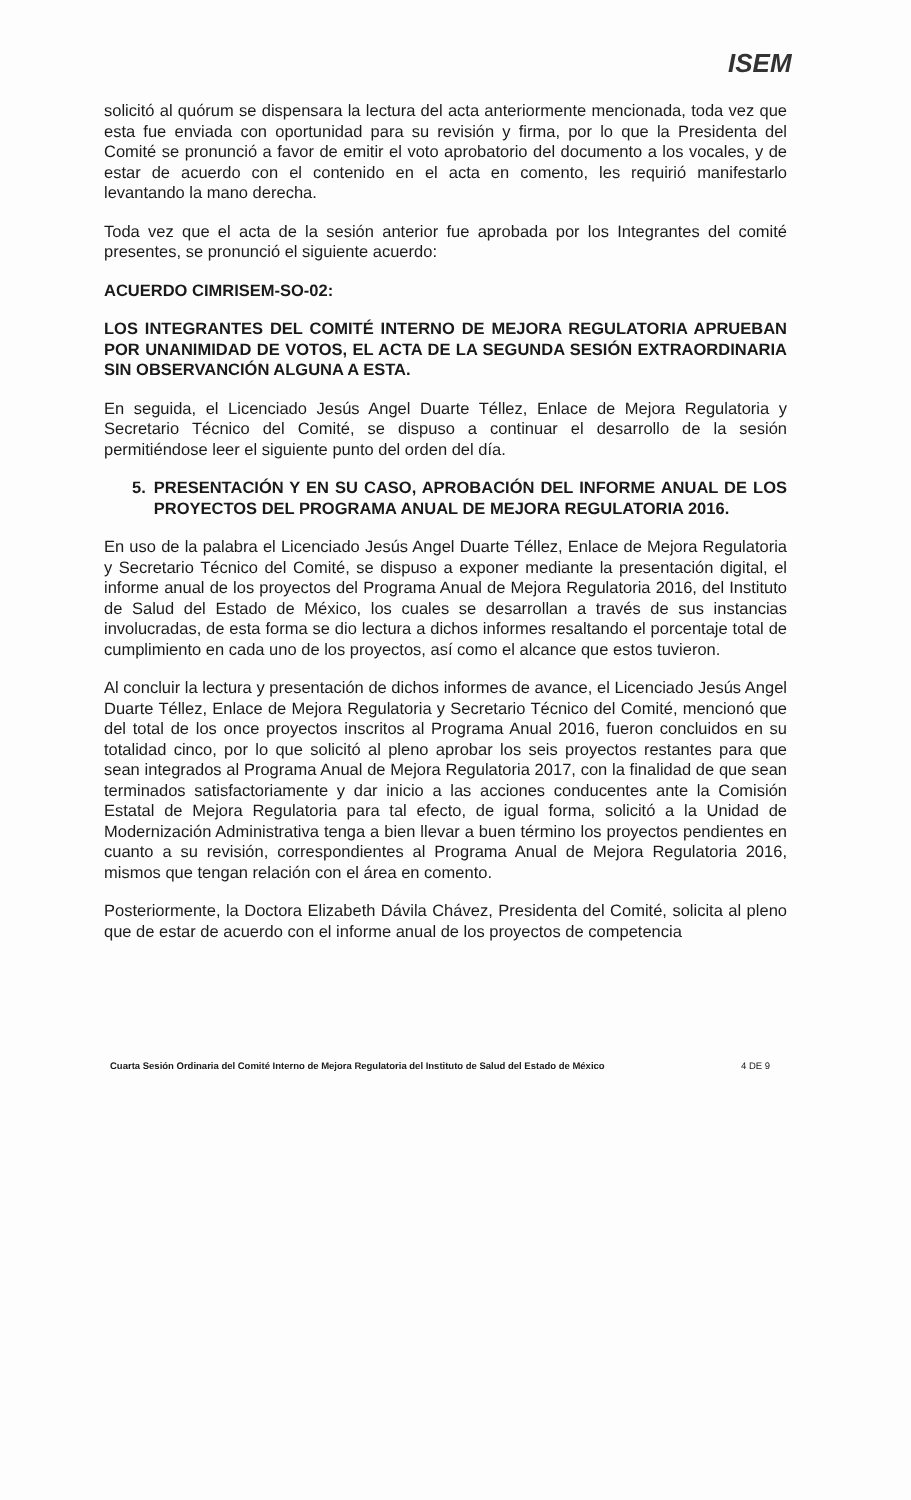ISEM
solicitó al quórum se dispensara la lectura del acta anteriormente mencionada, toda vez que esta fue enviada con oportunidad para su revisión y firma, por lo que la Presidenta del Comité se pronunció a favor de emitir el voto aprobatorio del documento a los vocales, y de estar de acuerdo con el contenido en el acta en comento, les requirió manifestarlo levantando la mano derecha.
Toda vez que el acta de la sesión anterior fue aprobada por los Integrantes del comité presentes, se pronunció el siguiente acuerdo:
ACUERDO CIMRISEM-SO-02:
LOS INTEGRANTES DEL COMITÉ INTERNO DE MEJORA REGULATORIA APRUEBAN POR UNANIMIDAD DE VOTOS, EL ACTA DE LA SEGUNDA SESIÓN EXTRAORDINARIA SIN OBSERVANCIÓN ALGUNA A ESTA.
En seguida, el Licenciado Jesús Angel Duarte Téllez, Enlace de Mejora Regulatoria y Secretario Técnico del Comité, se dispuso a continuar el desarrollo de la sesión permitiéndose leer el siguiente punto del orden del día.
5. PRESENTACIÓN Y EN SU CASO, APROBACIÓN DEL INFORME ANUAL DE LOS PROYECTOS DEL PROGRAMA ANUAL DE MEJORA REGULATORIA 2016.
En uso de la palabra el Licenciado Jesús Angel Duarte Téllez, Enlace de Mejora Regulatoria y Secretario Técnico del Comité, se dispuso a exponer mediante la presentación digital, el informe anual de los proyectos del Programa Anual de Mejora Regulatoria 2016, del Instituto de Salud del Estado de México, los cuales se desarrollan a través de sus instancias involucradas, de esta forma se dio lectura a dichos informes resaltando el porcentaje total de cumplimiento en cada uno de los proyectos, así como el alcance que estos tuvieron.
Al concluir la lectura y presentación de dichos informes de avance, el Licenciado Jesús Angel Duarte Téllez, Enlace de Mejora Regulatoria y Secretario Técnico del Comité, mencionó que del total de los once proyectos inscritos al Programa Anual 2016, fueron concluidos en su totalidad cinco, por lo que solicitó al pleno aprobar los seis proyectos restantes para que sean integrados al Programa Anual de Mejora Regulatoria 2017, con la finalidad de que sean terminados satisfactoriamente y dar inicio a las acciones conducentes ante la Comisión Estatal de Mejora Regulatoria para tal efecto, de igual forma, solicitó a la Unidad de Modernización Administrativa tenga a bien llevar a buen término los proyectos pendientes en cuanto a su revisión, correspondientes al Programa Anual de Mejora Regulatoria 2016, mismos que tengan relación con el área en comento.
Posteriormente, la Doctora Elizabeth Dávila Chávez, Presidenta del Comité, solicita al pleno que de estar de acuerdo con el informe anual de los proyectos de competencia
Cuarta Sesión Ordinaria del Comité Interno de Mejora Regulatoria del Instituto de Salud del Estado de México 4 DE 9